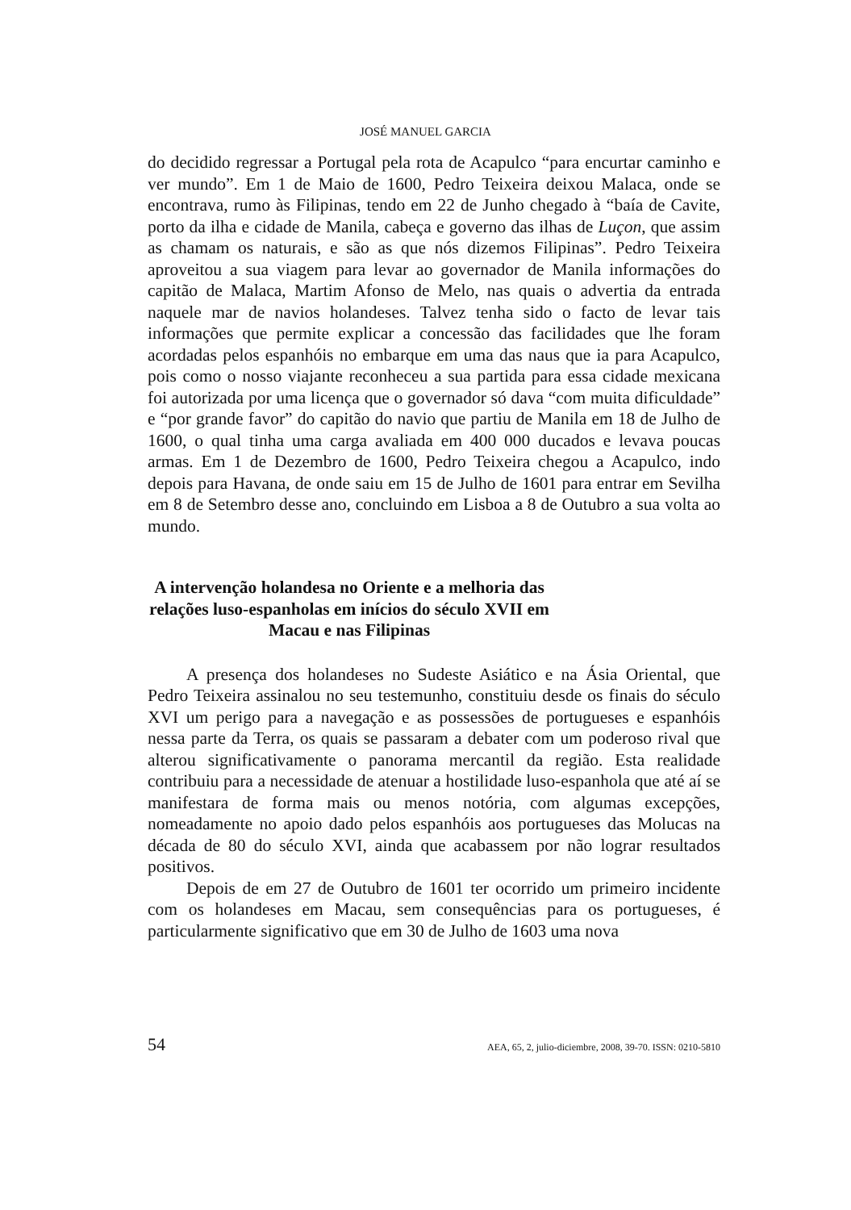JOSÉ MANUEL GARCIA
do decidido regressar a Portugal pela rota de Acapulco “para encurtar caminho e ver mundo”. Em 1 de Maio de 1600, Pedro Teixeira deixou Malaca, onde se encontrava, rumo às Filipinas, tendo em 22 de Junho chegado à “baía de Cavite, porto da ilha e cidade de Manila, cabeça e governo das ilhas de Luçon, que assim as chamam os naturais, e são as que nós dizemos Filipinas”. Pedro Teixeira aproveitou a sua viagem para levar ao governador de Manila informações do capitão de Malaca, Martim Afonso de Melo, nas quais o advertia da entrada naquele mar de navios holandeses. Talvez tenha sido o facto de levar tais informações que permite explicar a concessão das facilidades que lhe foram acordadas pelos espanhóis no embarque em uma das naus que ia para Acapulco, pois como o nosso viajante reconheceu a sua partida para essa cidade mexicana foi autorizada por uma licença que o governador só dava “com muita dificuldade” e “por grande favor” do capitão do navio que partiu de Manila em 18 de Julho de 1600, o qual tinha uma carga avaliada em 400 000 ducados e levava poucas armas. Em 1 de Dezembro de 1600, Pedro Teixeira chegou a Acapulco, indo depois para Havana, de onde saiu em 15 de Julho de 1601 para entrar em Sevilha em 8 de Setembro desse ano, concluindo em Lisboa a 8 de Outubro a sua volta ao mundo.
A intervenção holandesa no Oriente e a melhoria das relações luso-espanholas em inícios do século XVII em Macau e nas Filipinas
A presença dos holandeses no Sudeste Asiático e na Ásia Oriental, que Pedro Teixeira assinalou no seu testemunho, constituiu desde os finais do século XVI um perigo para a navegação e as possessões de portugueses e espanhóis nessa parte da Terra, os quais se passaram a debater com um poderoso rival que alterou significativamente o panorama mercantil da região. Esta realidade contribuiu para a necessidade de atenuar a hostilidade luso-espanhola que até aí se manifestara de forma mais ou menos notória, com algumas excepções, nomeadamente no apoio dado pelos espanhóis aos portugueses das Molucas na década de 80 do século XVI, ainda que acabassem por não lograr resultados positivos.
Depois de em 27 de Outubro de 1601 ter ocorrido um primeiro incidente com os holandeses em Macau, sem consequências para os portugueses, é particularmente significativo que em 30 de Julho de 1603 uma nova
54 AEA, 65, 2, julio-diciembre, 2008, 39-70. ISSN: 0210-5810